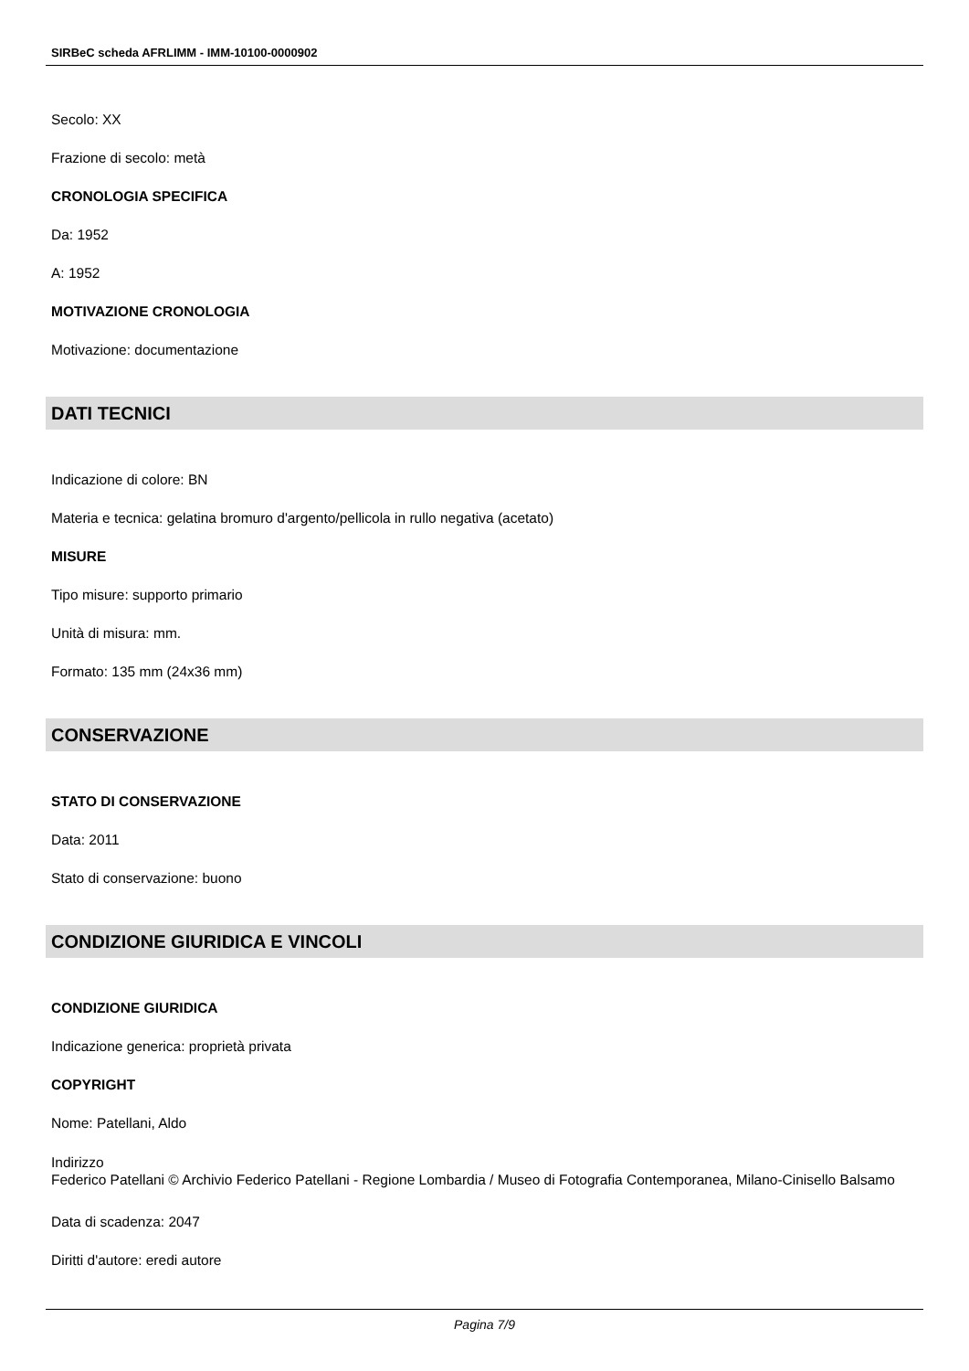SIRBeC scheda AFRLIMM - IMM-10100-0000902
Secolo: XX
Frazione di secolo: metà
CRONOLOGIA SPECIFICA
Da: 1952
A: 1952
MOTIVAZIONE CRONOLOGIA
Motivazione: documentazione
DATI TECNICI
Indicazione di colore: BN
Materia e tecnica: gelatina bromuro d'argento/pellicola in rullo negativa (acetato)
MISURE
Tipo misure: supporto primario
Unità di misura: mm.
Formato: 135 mm (24x36 mm)
CONSERVAZIONE
STATO DI CONSERVAZIONE
Data: 2011
Stato di conservazione: buono
CONDIZIONE GIURIDICA E VINCOLI
CONDIZIONE GIURIDICA
Indicazione generica: proprietà privata
COPYRIGHT
Nome: Patellani, Aldo
Indirizzo
Federico Patellani © Archivio Federico Patellani - Regione Lombardia / Museo di Fotografia Contemporanea, Milano-Cinisello Balsamo
Data di scadenza: 2047
Diritti d'autore: eredi autore
Pagina 7/9